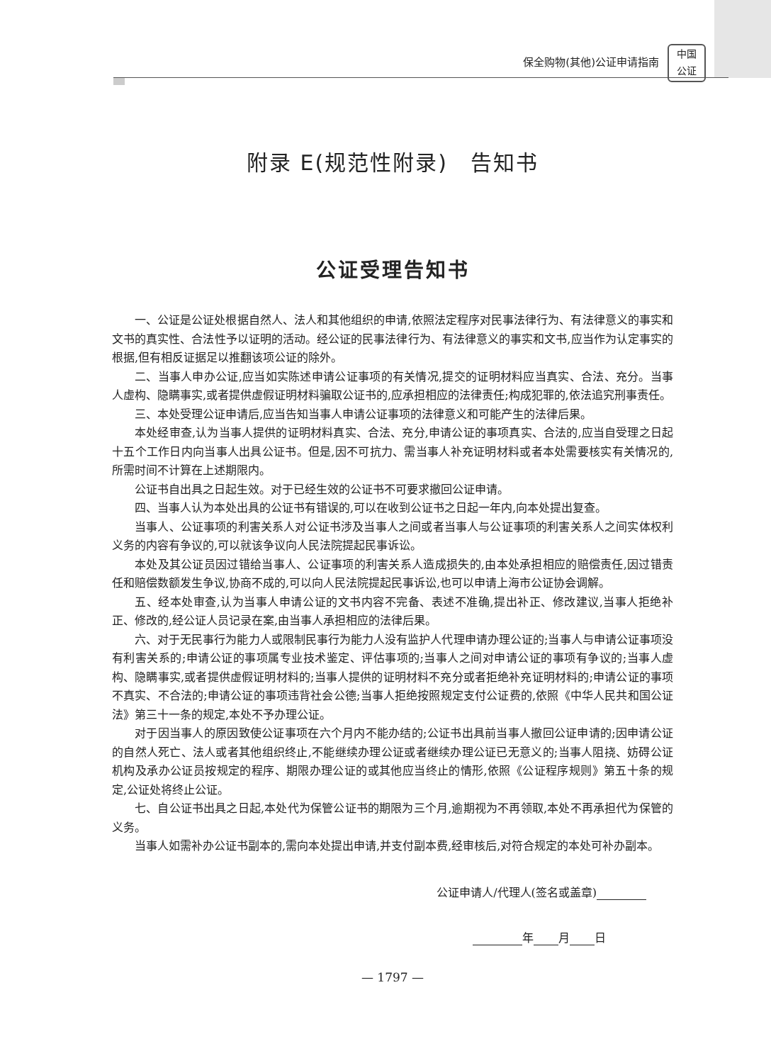保全购物(其他)公证申请指南
中国
公证
附录 E(规范性附录)　告知书
公证受理告知书
一、公证是公证处根据自然人、法人和其他组织的申请,依照法定程序对民事法律行为、有法律意义的事实和文书的真实性、合法性予以证明的活动。经公证的民事法律行为、有法律意义的事实和文书,应当作为认定事实的根据,但有相反证据足以推翻该项公证的除外。
二、当事人申办公证,应当如实陈述申请公证事项的有关情况,提交的证明材料应当真实、合法、充分。当事人虚构、隐瞒事实,或者提供虚假证明材料骗取公证书的,应承担相应的法律责任;构成犯罪的,依法追究刑事责任。
三、本处受理公证申请后,应当告知当事人申请公证事项的法律意义和可能产生的法律后果。
本处经审查,认为当事人提供的证明材料真实、合法、充分,申请公证的事项真实、合法的,应当自受理之日起十五个工作日内向当事人出具公证书。但是,因不可抗力、需当事人补充证明材料或者本处需要核实有关情况的,所需时间不计算在上述期限内。
公证书自出具之日起生效。对于已经生效的公证书不可要求撤回公证申请。
四、当事人认为本处出具的公证书有错误的,可以在收到公证书之日起一年内,向本处提出复查。
当事人、公证事项的利害关系人对公证书涉及当事人之间或者当事人与公证事项的利害关系人之间实体权利义务的内容有争议的,可以就该争议向人民法院提起民事诉讼。
本处及其公证员因过错给当事人、公证事项的利害关系人造成损失的,由本处承担相应的赔偿责任,因过错责任和赔偿数额发生争议,协商不成的,可以向人民法院提起民事诉讼,也可以申请上海市公证协会调解。
五、经本处审查,认为当事人申请公证的文书内容不完备、表述不准确,提出补正、修改建议,当事人拒绝补正、修改的,经公证人员记录在案,由当事人承担相应的法律后果。
六、对于无民事行为能力人或限制民事行为能力人没有监护人代理申请办理公证的;当事人与申请公证事项没有利害关系的;申请公证的事项属专业技术鉴定、评估事项的;当事人之间对申请公证的事项有争议的;当事人虚构、隐瞒事实,或者提供虚假证明材料的;当事人提供的证明材料不充分或者拒绝补充证明材料的;申请公证的事项不真实、不合法的;申请公证的事项违背社会公德;当事人拒绝按照规定支付公证费的,依照《中华人民共和国公证法》第三十一条的规定,本处不予办理公证。
对于因当事人的原因致使公证事项在六个月内不能办结的;公证书出具前当事人撤回公证申请的;因申请公证的自然人死亡、法人或者其他组织终止,不能继续办理公证或者继续办理公证已无意义的;当事人阻挠、妨碍公证机构及承办公证员按规定的程序、期限办理公证的或其他应当终止的情形,依照《公证程序规则》第五十条的规定,公证处将终止公证。
七、自公证书出具之日起,本处代为保管公证书的期限为三个月,逾期视为不再领取,本处不再承担代为保管的义务。
当事人如需补办公证书副本的,需向本处提出申请,并支付副本费,经审核后,对符合规定的本处可补办副本。
公证申请人/代理人(签名或盖章)
年 月 日
— 1797 —